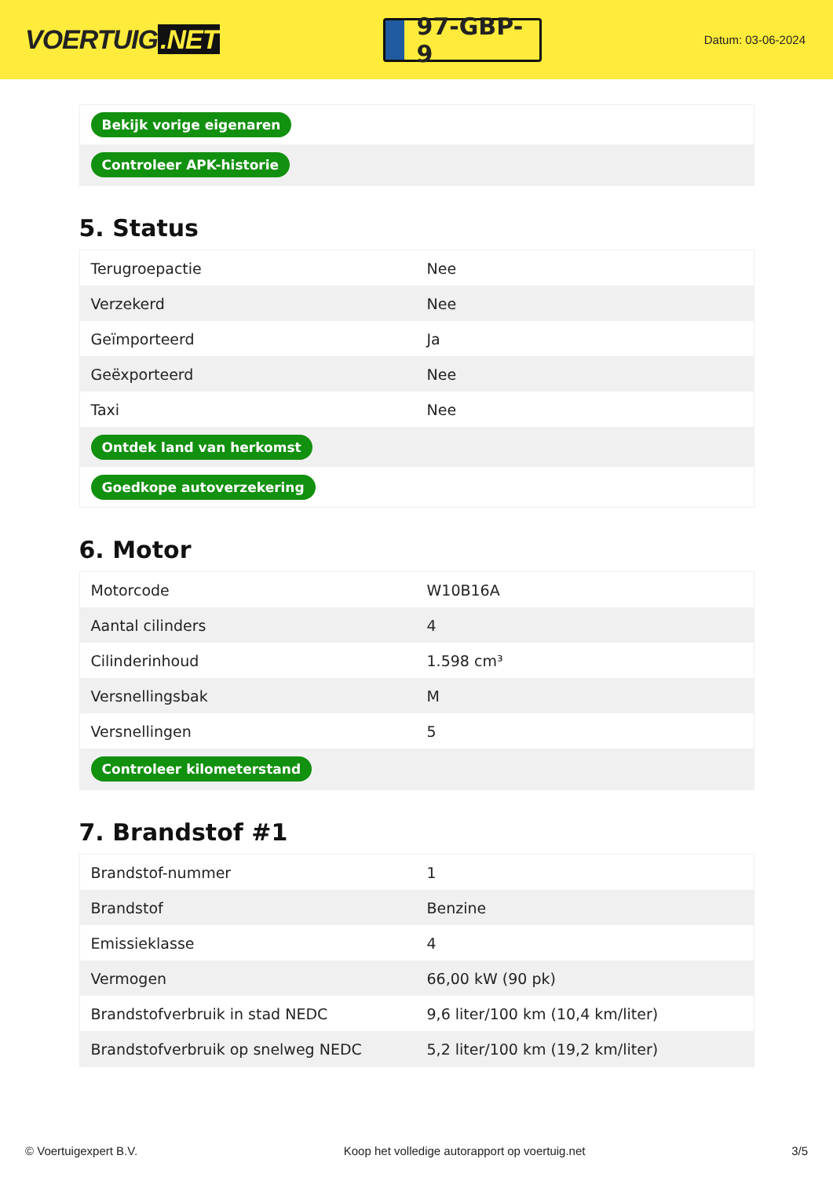VOERTUIG.NET
97-GBP-9
Datum: 03-06-2024
| Bekijk vorige eigenaren |
| Controleer APK-historie |
5. Status
| Terugroepactie | Nee |
| Verzekerd | Nee |
| Geïmporteerd | Ja |
| Geëxporteerd | Nee |
| Taxi | Nee |
| Ontdek land van herkomst | |
| Goedkope autoverzekering | |
6. Motor
| Motorcode | W10B16A |
| Aantal cilinders | 4 |
| Cilinderinhoud | 1.598 cm³ |
| Versnellingsbak | M |
| Versnellingen | 5 |
| Controleer kilometerstand | |
7. Brandstof #1
| Brandstof-nummer | 1 |
| Brandstof | Benzine |
| Emissieklasse | 4 |
| Vermogen | 66,00 kW (90 pk) |
| Brandstofverbruik in stad NEDC | 9,6 liter/100 km (10,4 km/liter) |
| Brandstofverbruik op snelweg NEDC | 5,2 liter/100 km (19,2 km/liter) |
© Voertuigexpert B.V. Koop het volledige autorapport op voertuig.net 3/5